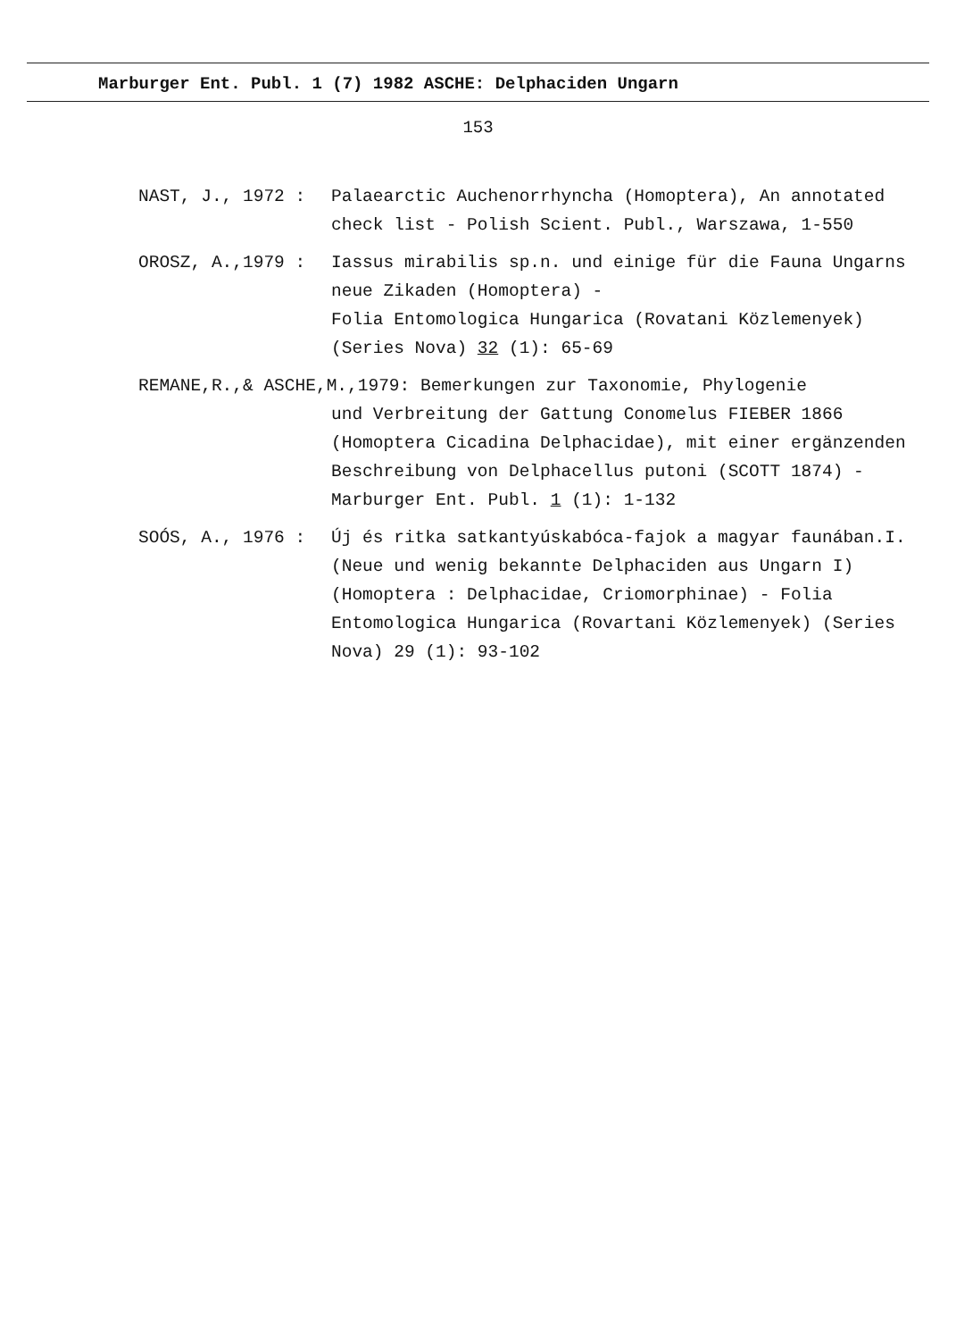Marburger Ent. Publ. 1 (7) 1982 ASCHE: Delphaciden Ungarn
153
NAST, J., 1972 :
Palaearctic Auchenorrhyncha (Homoptera), An annotated check list - Polish Scient. Publ., Warszawa, 1-550
OROSZ, A.,1979 :
Iassus mirabilis sp.n. und einige für die Fauna Ungarns neue Zikaden (Homoptera) -
Folia Entomologica Hungarica (Rovatani Közlemenyek) (Series Nova) 32 (1): 65-69
REMANE,R.,& ASCHE,M.,1979: Bemerkungen zur Taxonomie, Phylogenie
und Verbreitung der Gattung Conomelus FIEBER 1866 (Homoptera Cicadina Delphacidae), mit einer ergänzenden Beschreibung von Delphacellus putoni (SCOTT 1874) - Marburger Ent. Publ. 1 (1): 1-132
SOÓS, A., 1976 :
Új és ritka satkantyúskabóca-fajok a magyar faunában.I. (Neue und wenig bekannte Delphaciden aus Ungarn I) (Homoptera : Delphacidae, Criomorphinae) - Folia Entomologica Hungarica (Rovartani Közlemenyek) (Series Nova) 29 (1): 93-102